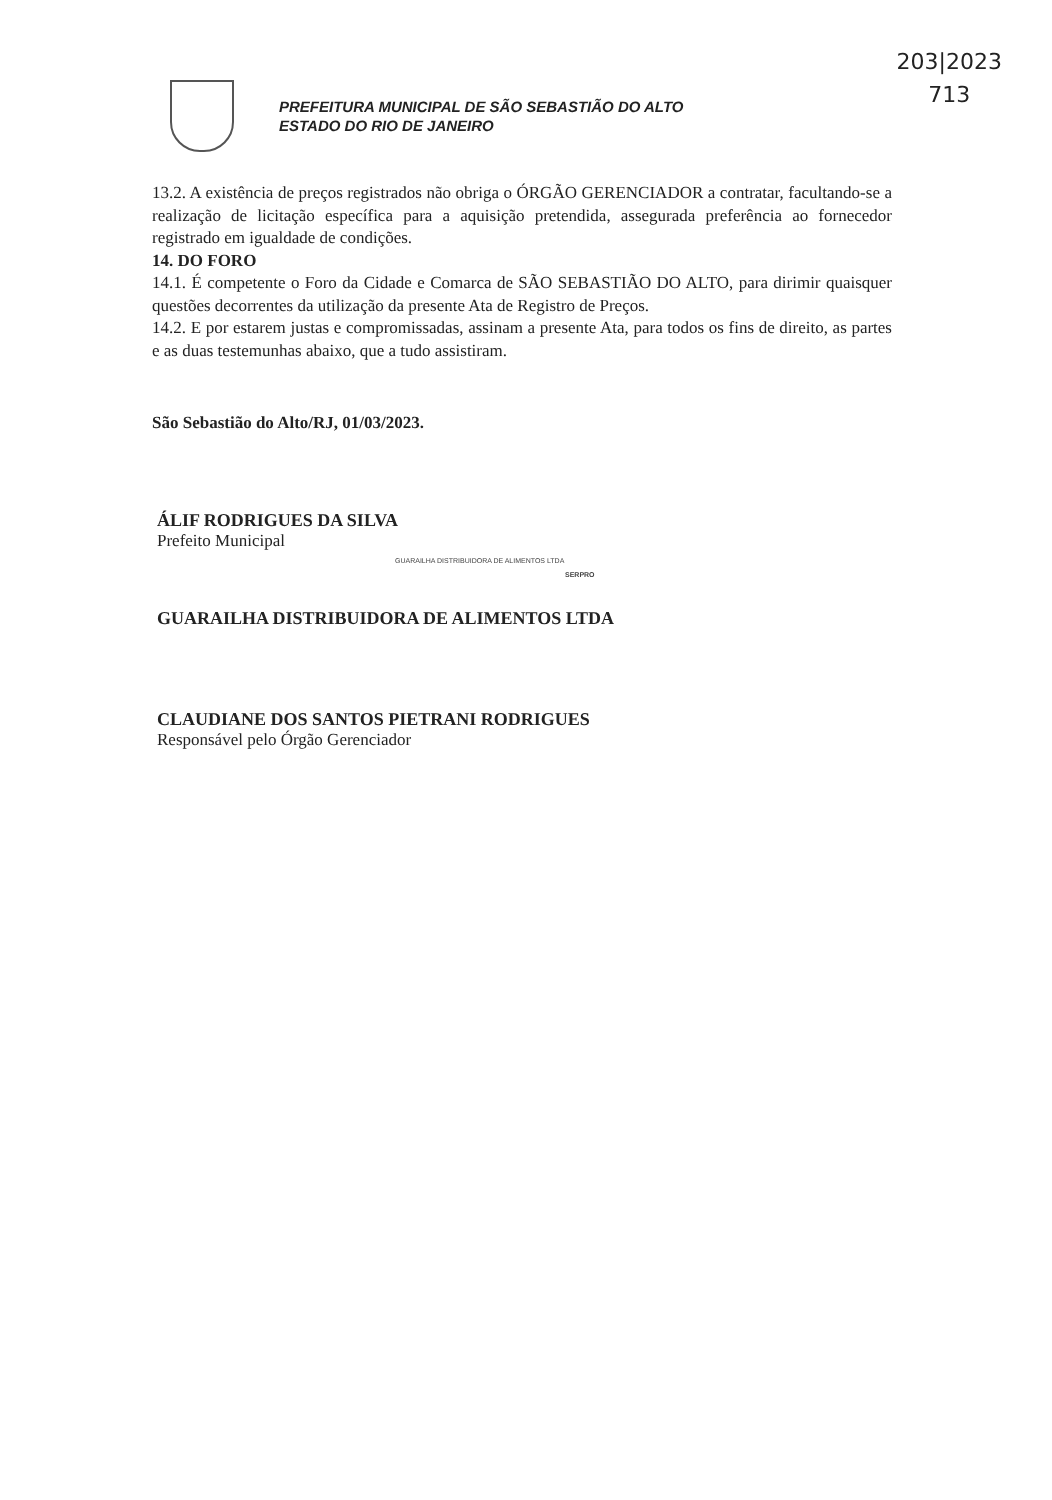203|2023
713
PREFEITURA MUNICIPAL DE SÃO SEBASTIÃO DO ALTO
ESTADO DO RIO DE JANEIRO
13.2. A existência de preços registrados não obriga o ÓRGÃO GERENCIADOR a contratar, facultando-se a realização de licitação específica para a aquisição pretendida, assegurada preferência ao fornecedor registrado em igualdade de condições.
14. DO FORO
14.1. É competente o Foro da Cidade e Comarca de SÃO SEBASTIÃO DO ALTO, para dirimir quaisquer questões decorrentes da utilização da presente Ata de Registro de Preços.
14.2. E por estarem justas e compromissadas, assinam a presente Ata, para todos os fins de direito, as partes e as duas testemunhas abaixo, que a tudo assistiram.
São Sebastião do Alto/RJ, 01/03/2023.
ÁLIF RODRIGUES DA SILVA
Prefeito Municipal
GUARAILHA DISTRIBUIDORA DE ALIMENTOS LTDA
SERPRO
GUARAILHA DISTRIBUIDORA DE ALIMENTOS LTDA
CLAUDIANE DOS SANTOS PIETRANI RODRIGUES
Responsável pelo Órgão Gerenciador